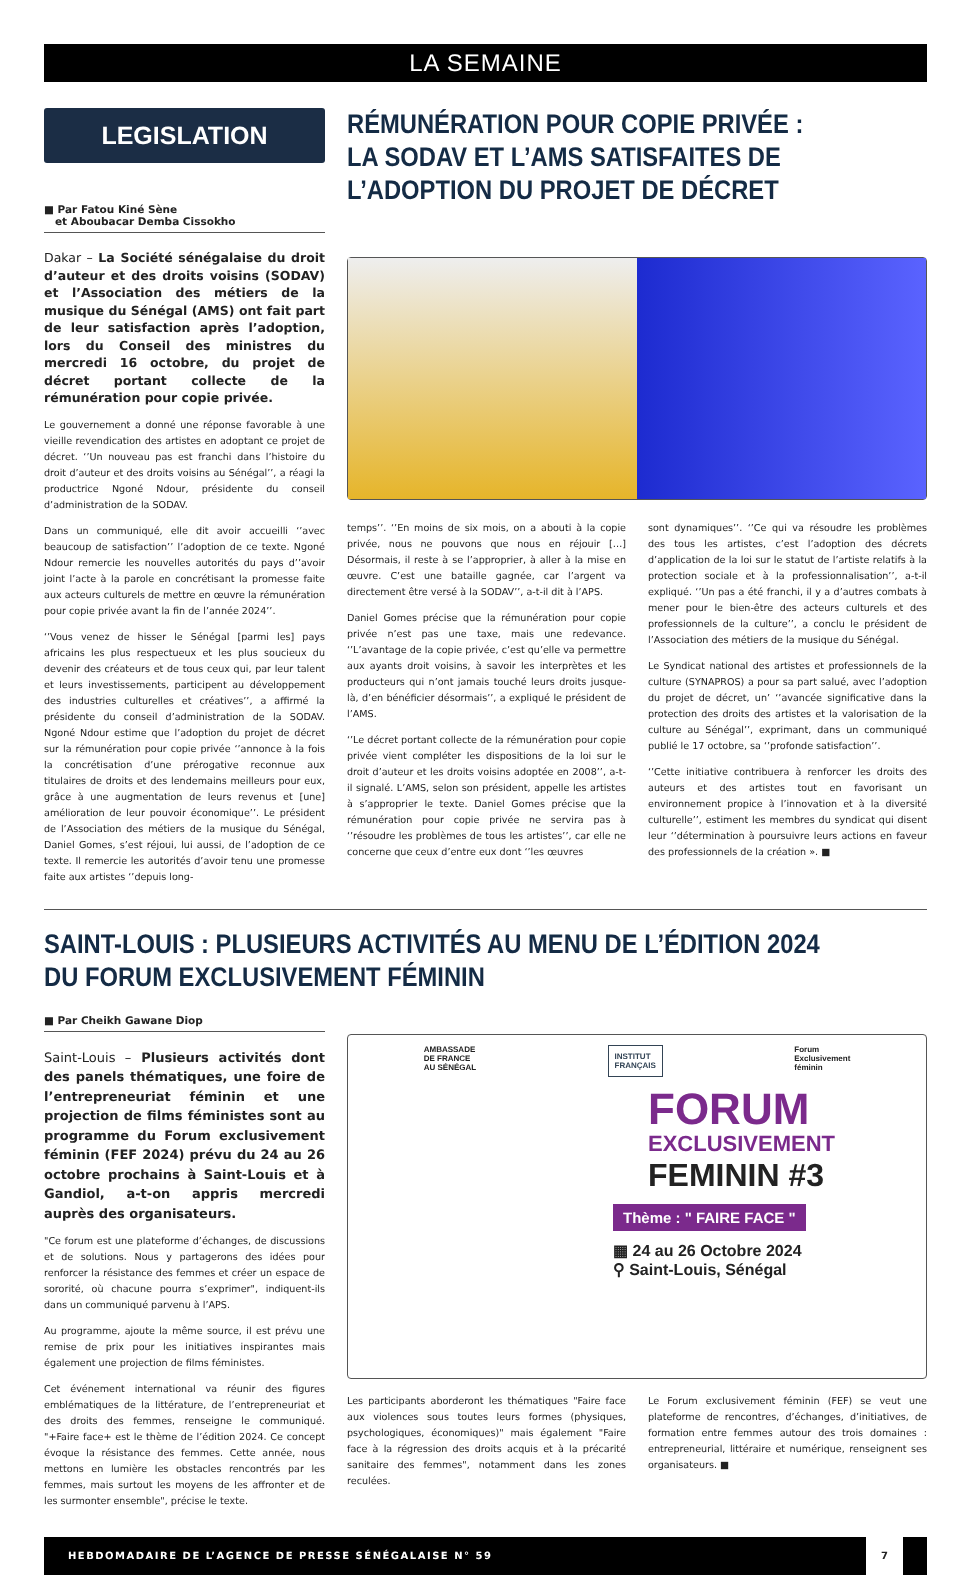LA SEMAINE
LEGISLATION
■ Par Fatou Kiné Sène
et Aboubacar Demba Cissokho
RÉMUNÉRATION POUR COPIE PRIVÉE :
LA SODAV ET L’AMS SATISFAITES DE L’ADOPTION DU PROJET DE DÉCRET
Dakar – La Société sénégalaise du droit d’auteur et des droits voisins (SODAV) et l’Association des métiers de la musique du Sénégal (AMS) ont fait part de leur satisfaction après l’adoption, lors du Conseil des ministres du mercredi 16 octobre, du projet de décret portant collecte de la rémunération pour copie privée.
Le gouvernement a donné une réponse favorable à une vieille revendication des artistes en adoptant ce projet de décret. ‘’Un nouveau pas est franchi dans l’histoire du droit d’auteur et des droits voisins au Sénégal’’, a réagi la productrice Ngoné Ndour, présidente du conseil d’administration de la SODAV.
Dans un communiqué, elle dit avoir accueilli ‘’avec beaucoup de satisfaction’’ l’adoption de ce texte. Ngoné Ndour remercie les nouvelles autorités du pays d’’avoir joint l’acte à la parole en concrétisant la promesse faite aux acteurs culturels de mettre en œuvre la rémunération pour copie privée avant la fin de l’année 2024’’.
‘’Vous venez de hisser le Sénégal [parmi les] pays africains les plus respectueux et les plus soucieux du devenir des créateurs et de tous ceux qui, par leur talent et leurs investissements, participent au développement des industries culturelles et créatives’’, a affirmé la présidente du conseil d’administration de la SODAV. Ngoné Ndour estime que l’adoption du projet de décret sur la rémunération pour copie privée ‘’annonce à la fois la concrétisation d’une prérogative reconnue aux titulaires de droits et des lendemains meilleurs pour eux, grâce à une augmentation de leurs revenus et [une] amélioration de leur pouvoir économique’’. Le président de l’Association des métiers de la musique du Sénégal, Daniel Gomes, s’est réjoui, lui aussi, de l’adoption de ce texte. Il remercie les autorités d’avoir tenu une promesse faite aux artistes ‘’depuis long-
temps’’. ‘’En moins de six mois, on a abouti à la copie privée, nous ne pouvons que nous en réjouir […] Désormais, il reste à se l’approprier, à aller à la mise en œuvre. C’est une bataille gagnée, car l’argent va directement être versé à la SODAV’’, a-t-il dit à l’APS.
Daniel Gomes précise que la rémunération pour copie privée n’est pas une taxe, mais une redevance. ‘’L’avantage de la copie privée, c’est qu’elle va permettre aux ayants droit voisins, à savoir les interprètes et les producteurs qui n’ont jamais touché leurs droits jusque-là, d’en bénéficier désormais’’, a expliqué le président de l’AMS.
‘’Le décret portant collecte de la rémunération pour copie privée vient compléter les dispositions de la loi sur le droit d’auteur et les droits voisins adoptée en 2008’’, a-t-il signalé. L’AMS, selon son président, appelle les artistes à s’approprier le texte. Daniel Gomes précise que la rémunération pour copie privée ne servira pas à ‘’résoudre les problèmes de tous les artistes’’, car elle ne concerne que ceux d’entre eux dont ‘’les œuvres
sont dynamiques’’. ‘’Ce qui va résoudre les problèmes des tous les artistes, c’est l’adoption des décrets d’application de la loi sur le statut de l’artiste relatifs à la protection sociale et à la professionnalisation’’, a-t-il expliqué. ‘’Un pas a été franchi, il y a d’autres combats à mener pour le bien-être des acteurs culturels et des professionnels de la culture’’, a conclu le président de l’Association des métiers de la musique du Sénégal.
Le Syndicat national des artistes et professionnels de la culture (SYNAPROS) a pour sa part salué, avec l’adoption du projet de décret, un’ ‘’avancée significative dans la protection des droits des artistes et la valorisation de la culture au Sénégal’’, exprimant, dans un communiqué publié le 17 octobre, sa ‘’profonde satisfaction’’.
‘’Cette initiative contribuera à renforcer les droits des auteurs et des artistes tout en favorisant un environnement propice à l’innovation et à la diversité culturelle’’, estiment les membres du syndicat qui disent leur ‘’détermination à poursuivre leurs actions en faveur des professionnels de la création ». ■
SAINT-LOUIS : PLUSIEURS ACTIVITÉS AU MENU DE L’ÉDITION 2024 DU FORUM EXCLUSIVEMENT FÉMININ
■ Par Cheikh Gawane Diop
Saint-Louis – Plusieurs activités dont des panels thématiques, une foire de l’entrepreneuriat féminin et une projection de films féministes sont au programme du Forum exclusivement féminin (FEF 2024) prévu du 24 au 26 octobre prochains à Saint-Louis et à Gandiol, a-t-on appris mercredi auprès des organisateurs.
"Ce forum est une plateforme d’échanges, de discussions et de solutions. Nous y partagerons des idées pour renforcer la résistance des femmes et créer un espace de sororité, où chacune pourra s’exprimer", indiquent-ils dans un communiqué parvenu à l’APS.
Au programme, ajoute la même source, il est prévu une remise de prix pour les initiatives inspirantes mais également une projection de films féministes.
Cet événement international va réunir des figures emblématiques de la littérature, de l’entrepreneuriat et des droits des femmes, renseigne le communiqué. "+Faire face+ est le thème de l’édition 2024. Ce concept évoque la résistance des femmes. Cette année, nous mettons en lumière les obstacles rencontrés par les femmes, mais surtout les moyens de les affronter et de les surmonter ensemble", précise le texte.
AMBASSADE
DE FRANCE
AU SÉNÉGAL INSTITUT
FRANÇAIS Forum
Exclusivement
féminin
FORUM
EXCLUSIVEMENT
FEMININ #3
Thème : " FAIRE FACE "
▦ 24 au 26 Octobre 2024
⚲ Saint-Louis, Sénégal
Les participants aborderont les thématiques "Faire face aux violences sous toutes leurs formes (physiques, psychologiques, économiques)" mais également "Faire face à la régression des droits acquis et à la précarité sanitaire des femmes", notamment dans les zones reculées.
Le Forum exclusivement féminin (FEF) se veut une plateforme de rencontres, d’échanges, d’initiatives, de formation entre femmes autour des trois domaines : entrepreneurial, littéraire et numérique, renseignent ses organisateurs. ■
HEBDOMADAIRE DE L’AGENCE DE PRESSE SÉNÉGALAISE N° 59
7